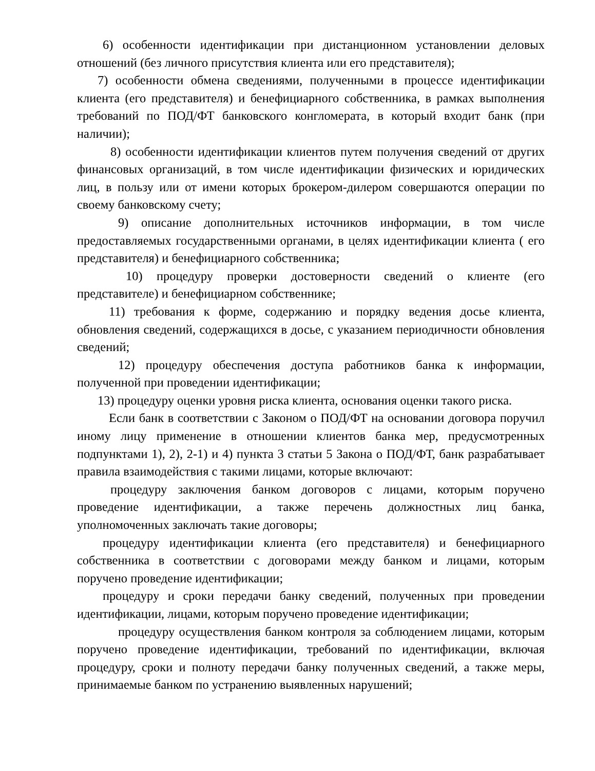6) особенности идентификации при дистанционном установлении деловых отношений (без личного присутствия клиента или его представителя);
7) особенности обмена сведениями, полученными в процессе идентификации клиента (его представителя) и бенефициарного собственника, в рамках выполнения требований по ПОД/ФТ банковского конгломерата, в который входит банк (при наличии);
8) особенности идентификации клиентов путем получения сведений от других финансовых организаций, в том числе идентификации физических и юридических лиц, в пользу или от имени которых брокером-дилером совершаются операции по своему банковскому счету;
9) описание дополнительных источников информации, в том числе предоставляемых государственными органами, в целях идентификации клиента ( его представителя) и бенефициарного собственника;
10) процедуру проверки достоверности сведений о клиенте (его представителе) и бенефициарном собственнике;
11) требования к форме, содержанию и порядку ведения досье клиента, обновления сведений, содержащихся в досье, с указанием периодичности обновления сведений;
12) процедуру обеспечения доступа работников банка к информации, полученной при проведении идентификации;
13) процедуру оценки уровня риска клиента, основания оценки такого риска.
Если банк в соответствии с Законом о ПОД/ФТ на основании договора поручил иному лицу применение в отношении клиентов банка мер, предусмотренных подпунктами 1), 2), 2-1) и 4) пункта 3 статьи 5 Закона о ПОД/ФТ, банк разрабатывает правила взаимодействия с такими лицами, которые включают:
процедуру заключения банком договоров с лицами, которым поручено проведение идентификации, а также перечень должностных лиц банка, уполномоченных заключать такие договоры;
процедуру идентификации клиента (его представителя) и бенефициарного собственника в соответствии с договорами между банком и лицами, которым поручено проведение идентификации;
процедуру и сроки передачи банку сведений, полученных при проведении идентификации, лицами, которым поручено проведение идентификации;
процедуру осуществления банком контроля за соблюдением лицами, которым поручено проведение идентификации, требований по идентификации, включая процедуру, сроки и полноту передачи банку полученных сведений, а также меры, принимаемые банком по устранению выявленных нарушений;